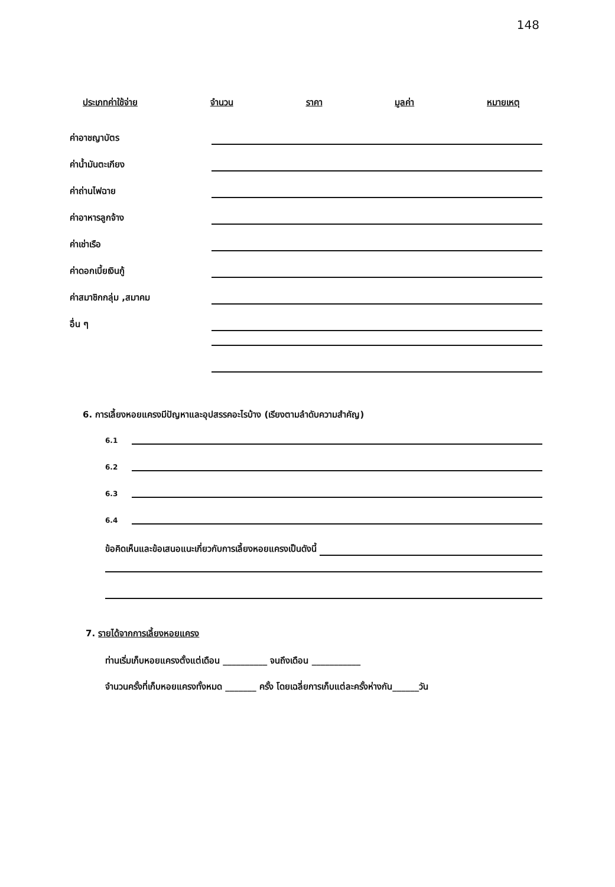148
ประเภทค่าใช้จ่าย จำนวน ราคา มูลค่า หมายเหตุ
ค่าอาชญาบัตร
ค่าน้ำมันตะเกียง
ค่าถ่านไฟฉาย
ค่าอาหารลูกจ้าง
ค่าเช่าเรือ
ค่าดอกเบี้ยเงินกู้
ค่าสมาชิกกลุ่ม ,สมาคม
อื่น ๆ
6. การเลี้ยงหอยแครงมีปัญหาและอุปสรรคอะไรบ้าง (เรียงตามลำดับความสำคัญ)
6.1
6.2
6.3
6.4
ข้อคิดเห็นและข้อเสนอแนะเกี่ยวกับการเลี้ยงหอยแครงเป็นดังนี้
7. รายได้จากการเลี้ยงหอยแครง
ท่านเริ่มเก็บหอยแครงตั้งแต่เดือน __________ จนถึงเดือน ___________
จำนวนครั้งที่เก็บหอยแครงทั้งหมด _______ ครั้ง โดยเฉลี่ยการเก็บแต่ละครั้งห่างกัน______วัน